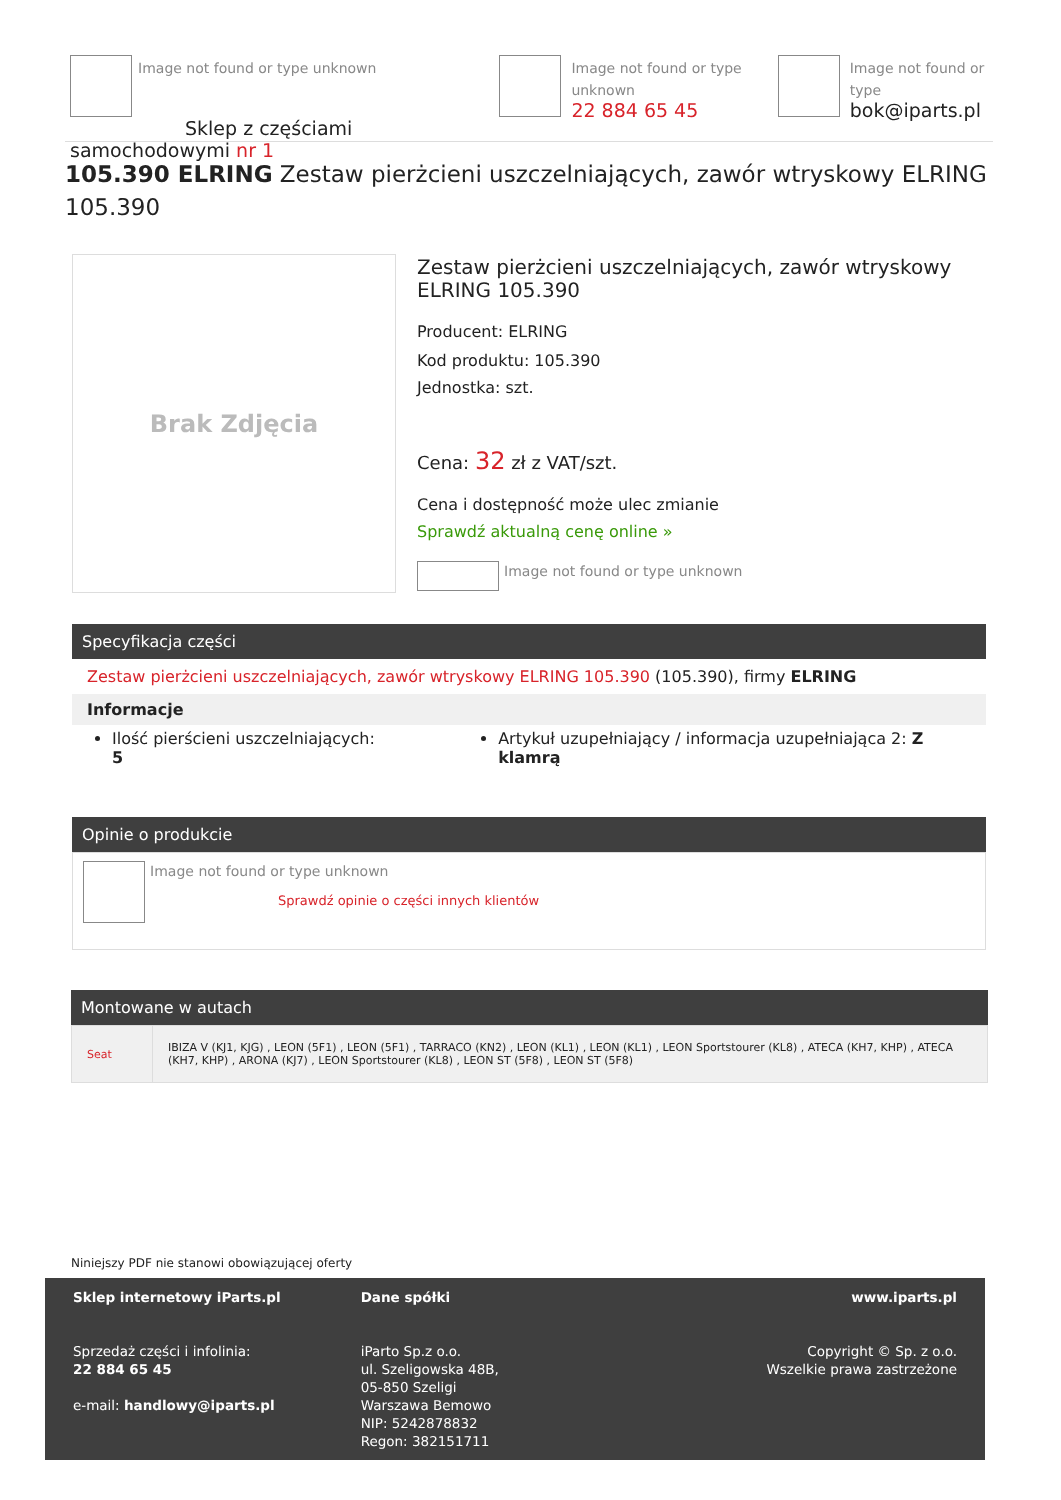Image not found or type unknown
Sklep z częściami samochodowymi nr 1
Image not found or type unknown
22 884 65 45
Image not found or type
bok@iparts.pl
105.390 ELRING Zestaw pierżcieni uszczelniających, zawór wtryskowy ELRING 105.390
Brak Zdjęcia
Zestaw pierżcieni uszczelniających, zawór wtryskowy ELRING 105.390
Producent: ELRING
Kod produktu: 105.390
Jednostka: szt.
Cena: 32 zł z VAT/szt.
Cena i dostępność może ulec zmianie
Sprawdź aktualną cenę online »
Image not found or type unknown
Specyfikacja części
Zestaw pierżcieni uszczelniających, zawór wtryskowy ELRING 105.390 (105.390), firmy ELRING
Informacje
Ilość pierścieni uszczelniających: 5
Artykuł uzupełniający / informacja uzupełniająca 2: Z klamrą
Opinie o produkcie
Image not found or type unknown
Sprawdź opinie o części innych klientów
Montowane w autach
| Seat | IBIZA V (KJ1, KJG) , LEON (5F1) , LEON (5F1) , TARRACO (KN2) , LEON (KL1) , LEON (KL1) , LEON Sportstourer (KL8) , ATECA (KH7, KHP) , ATECA (KH7, KHP) , ARONA (KJ7) , LEON Sportstourer (KL8) , LEON ST (5F8) , LEON ST (5F8) |
Niniejszy PDF nie stanowi obowiązującej oferty
Sklep internetowy iParts.pl
Sprzedaż części i infolinia:
22 884 65 45
e-mail: handlowy@iparts.pl
Dane spółki
iParto Sp.z o.o.
ul. Szeligowska 48B,
05-850 Szeligi
Warszawa Bemowo
NIP: 5242878832
Regon: 382151711
www.iparts.pl
Copyright © Sp. z o.o.
Wszelkie prawa zastrzeżone